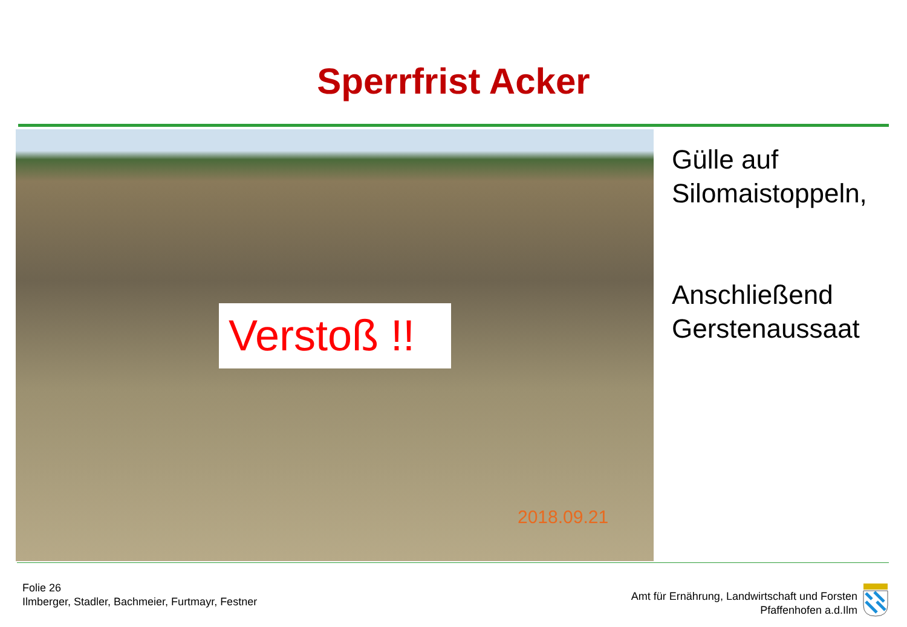Sperrfrist Acker
Verstoß !!
2018.09.21
Gülle auf
Silomaistoppeln,
Anschließend
Gerstenaussaat
Folie 26
Ilmberger, Stadler, Bachmeier, Furtmayr, Festner
Amt für Ernährung, Landwirtschaft und Forsten
Pfaffenhofen a.d.Ilm